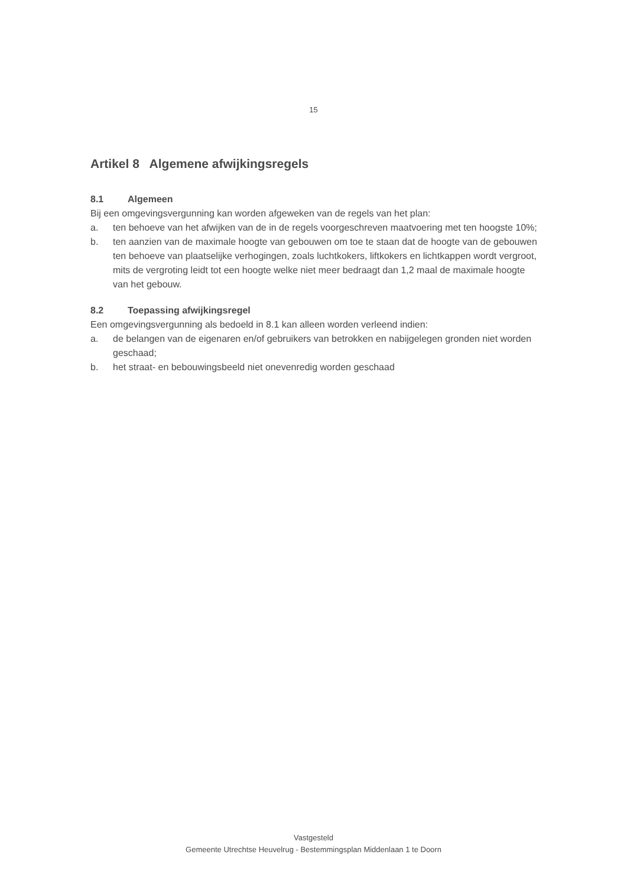15
Artikel 8 Algemene afwijkingsregels
8.1 Algemeen
Bij een omgevingsvergunning kan worden afgeweken van de regels van het plan:
a. ten behoeve van het afwijken van de in de regels voorgeschreven maatvoering met ten hoogste 10%;
b. ten aanzien van de maximale hoogte van gebouwen om toe te staan dat de hoogte van de gebouwen ten behoeve van plaatselijke verhogingen, zoals luchtkokers, liftkokers en lichtkappen wordt vergroot, mits de vergroting leidt tot een hoogte welke niet meer bedraagt dan 1,2 maal de maximale hoogte van het gebouw.
8.2 Toepassing afwijkingsregel
Een omgevingsvergunning als bedoeld in 8.1 kan alleen worden verleend indien:
a. de belangen van de eigenaren en/of gebruikers van betrokken en nabijgelegen gronden niet worden geschaad;
b. het straat- en bebouwingsbeeld niet onevenredig worden geschaad
Vastgesteld
Gemeente Utrechtse Heuvelrug - Bestemmingsplan Middenlaan 1 te Doorn